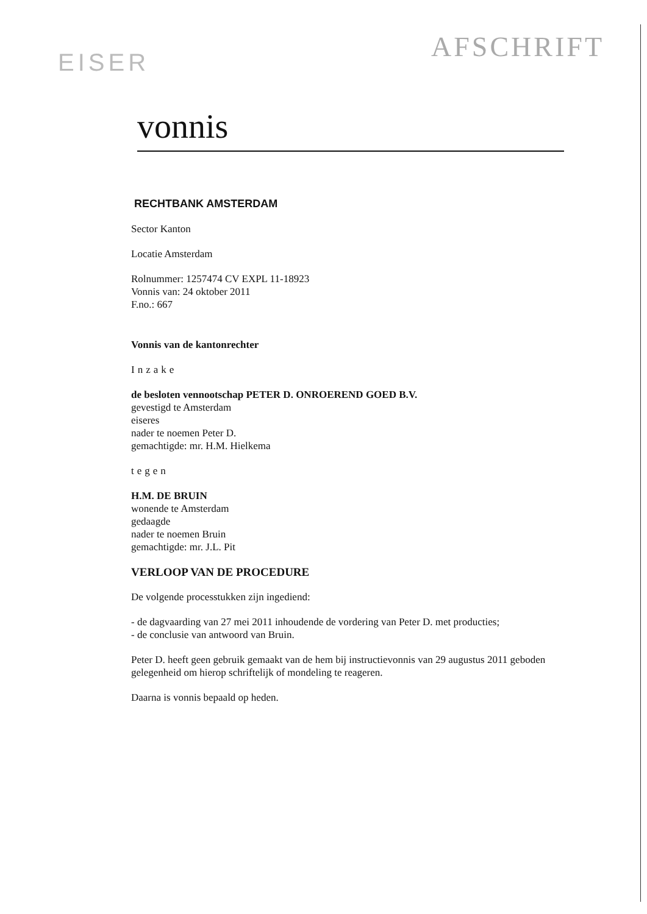EISER
AFSCHRIFT
vonnis
RECHTBANK AMSTERDAM
Sector Kanton
Locatie Amsterdam
Rolnummer: 1257474 CV EXPL 11-18923
Vonnis van: 24 oktober 2011
F.no.: 667
Vonnis van de kantonrechter
Inzake
de besloten vennootschap PETER D. ONROEREND GOED B.V.
gevestigd te Amsterdam
eiseres
nader te noemen Peter D.
gemachtigde: mr. H.M. Hielkema
tegen
H.M. DE BRUIN
wonende te Amsterdam
gedaagde
nader te noemen Bruin
gemachtigde: mr. J.L. Pit
VERLOOP VAN DE PROCEDURE
De volgende processtukken zijn ingediend:
- de dagvaarding van 27 mei 2011 inhoudende de vordering van Peter D. met producties;
- de conclusie van antwoord van Bruin.
Peter D. heeft geen gebruik gemaakt van de hem bij instructievonnis van 29 augustus 2011 geboden gelegenheid om hierop schriftelijk of mondeling te reageren.
Daarna is vonnis bepaald op heden.